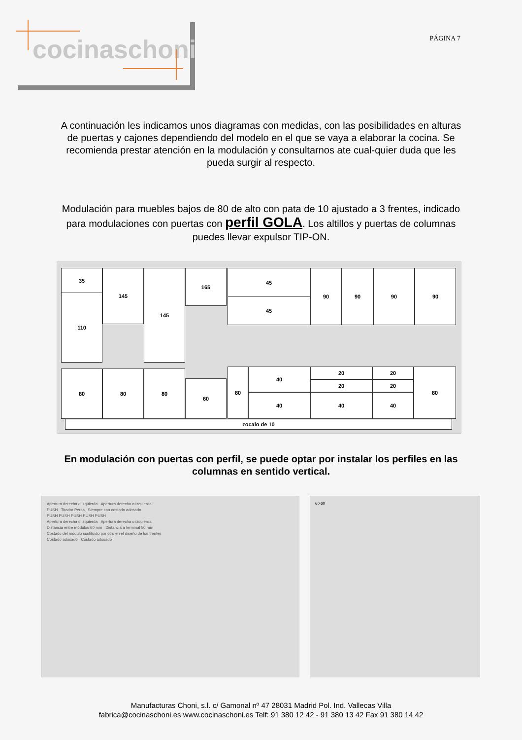cocinaschoni
PÁGINA 7
A continuación les indicamos unos diagramas con medidas, con las posibilidades en alturas de puertas y cajones dependiendo del modelo en el que se vaya a elaborar la cocina. Se recomienda prestar atención en la modulación y consultarnos ate cual-quier duda que les pueda surgir al respecto.
Modulación para muebles bajos de 80 de alto con pata de 10 ajustado a 3 frentes, indicado para modulaciones con puertas con perfil GOLA. Los altillos y puertas de columnas puedes llevar expulsor TIP-ON.
35
110
145 145 165 45
45
90 90 90 90
80 80 80
60
80 40
40
20
20
40
20
20
40
80
zocalo de 10
En modulación con puertas con perfil, se puede optar por instalar los perfiles en las columnas en sentido vertical.
Apertura derecha o izquierda Apertura derecha o izquierda
PUSH Tirador Persa Siempre con costado adosado
PUSH PUSH PUSH PUSH PUSH
Apertura derecha o izquierda Apertura derecha o izquierda
Distancia entre módulos 60 mm Distancia a terminal 50 mm
Costado del módulo sustituido por otro en el diseño de los frentes
Costado adosado Costado adosado
60 60
Manufacturas Choni, s.l. c/ Gamonal nº 47 28031 Madrid Pol. Ind. Vallecas Villa
fabrica@cocinaschoni.es www.cocinaschoni.es Telf: 91 380 12 42 - 91 380 13 42 Fax 91 380 14 42